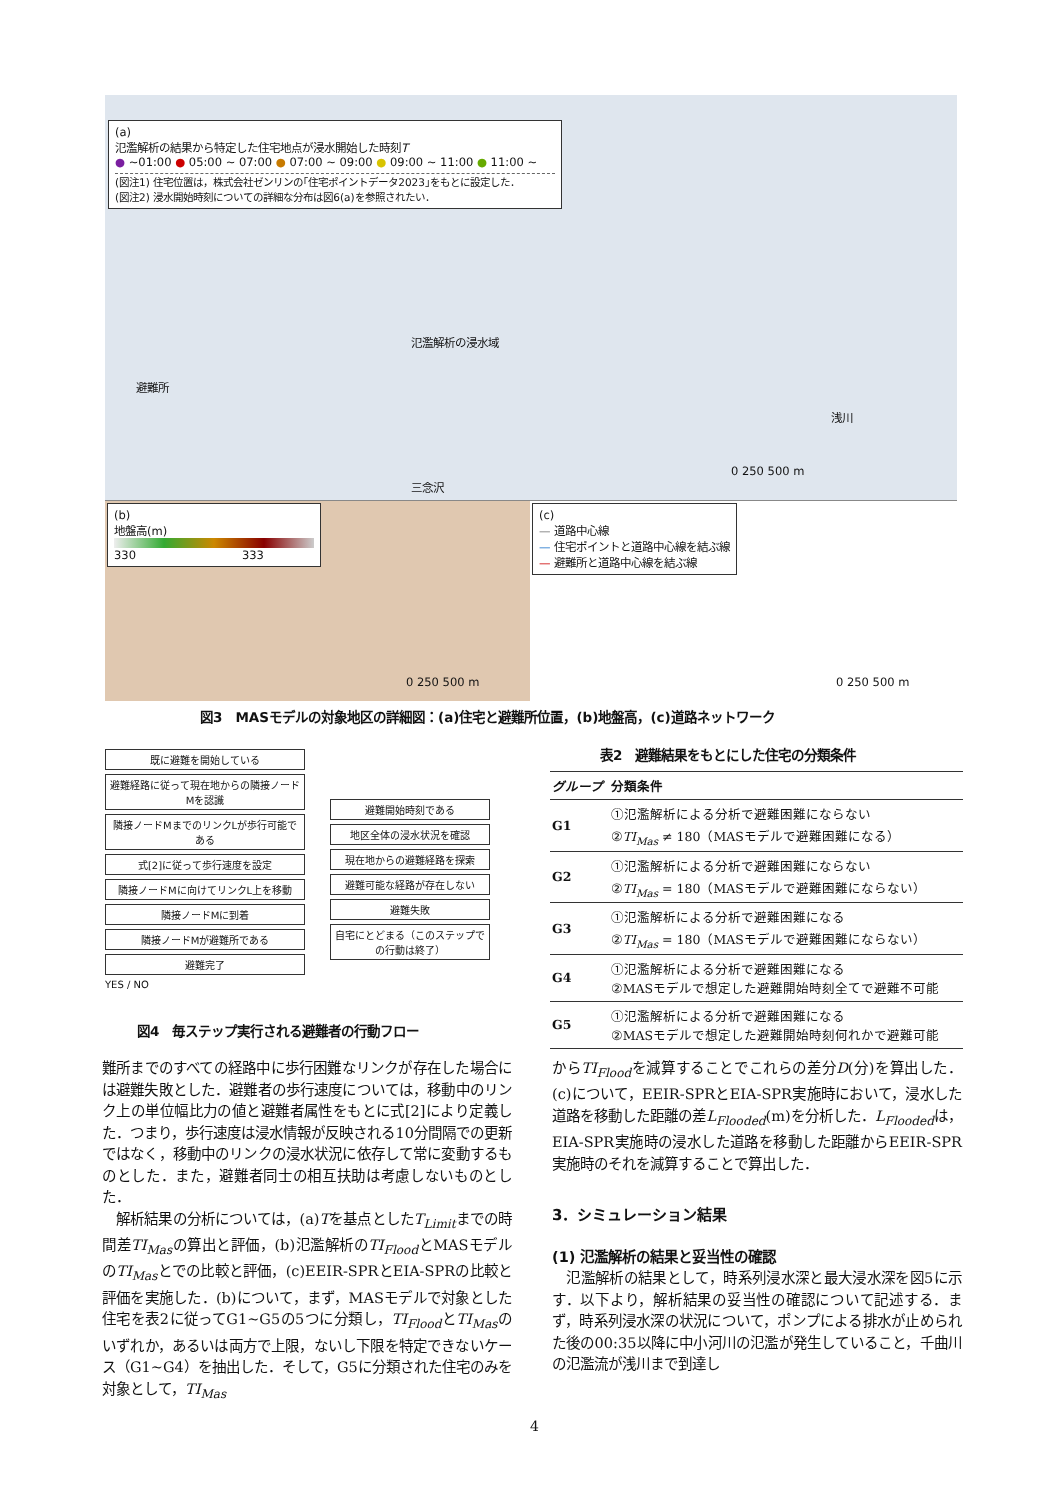(a)
氾濫解析の結果から特定した住宅地点が浸水開始した時刻T
● ~01:00 ● 05:00 ~ 07:00 ● 07:00 ~ 09:00 ● 09:00 ~ 11:00 ● 11:00 ~
(図注1) 住宅位置は，株式会社ゼンリンの｢住宅ポイントデータ2023｣をもとに設定した．
(図注2) 浸水開始時刻についての詳細な分布は図6(a)を参照されたい．
氾濫解析の浸水域
避難所
浅川
三念沢
0 250 500 m
(b)
地盤高(m)
330 333
0 250 500 m
(c)
— 道路中心線
— 住宅ポイントと道路中心線を結ぶ線
— 避難所と道路中心線を結ぶ線
0 250 500 m
図3　MASモデルの対象地区の詳細図：(a)住宅と避難所位置，(b)地盤高，(c)道路ネットワーク
既に避難を開始している
避難経路に従って現在地からの隣接ノードMを認識
隣接ノードMまでのリンクLが歩行可能である
式[2]に従って歩行速度を設定
隣接ノードMに向けてリンクL上を移動
隣接ノードMに到着
隣接ノードMが避難所である
避難完了
避難開始時刻である
地区全体の浸水状況を確認
現在地からの避難経路を探索
避難可能な経路が存在しない
避難失敗
自宅にとどまる（このステップでの行動は終了）
YES / NO
図4　毎ステップ実行される避難者の行動フロー
表2　避難結果をもとにした住宅の分類条件
| グループ | 分類条件 |
| --- | --- |
| G1 | ①氾濫解析による分析で避難困難にならない ② TI<sub>Mas</sub> ≠ 180（MASモデルで避難困難になる） |
| G2 | ①氾濫解析による分析で避難困難にならない ② TI<sub>Mas</sub> = 180（MASモデルで避難困難にならない） |
| G3 | ①氾濫解析による分析で避難困難になる ② TI<sub>Mas</sub> = 180（MASモデルで避難困難にならない） |
| G4 | ①氾濫解析による分析で避難困難になる ②MASモデルで想定した避難開始時刻全てで避難不可能 |
| G5 | ①氾濫解析による分析で避難困難になる ②MASモデルで想定した避難開始時刻何れかで避難可能 |
難所までのすべての経路中に歩行困難なリンクが存在した場合には避難失敗とした．避難者の歩行速度については，移動中のリンク上の単位幅比力の値と避難者属性をもとに式[2]により定義した．つまり，歩行速度は浸水情報が反映される10分間隔での更新ではなく，移動中のリンクの浸水状況に依存して常に変動するものとした．また，避難者同士の相互扶助は考慮しないものとした．
　解析結果の分析については，(a)Tを基点としたT<sub>Limit</sub>までの時間差TI<sub>Mas</sub>の算出と評価，(b)氾濫解析のTI<sub>Flood</sub>とMASモデルのTI<sub>Mas</sub>とでの比較と評価，(c)EEIR-SPRとEIA-SPRの比較と評価を実施した．(b)について，まず，MASモデルで対象とした住宅を表2に従ってG1~G5の5つに分類し，TI<sub>Flood</sub>とTI<sub>Mas</sub>のいずれか，あるいは両方で上限，ないし下限を特定できないケース（G1~G4）を抽出した．そして，G5に分類された住宅のみを対象として，TI<sub>Mas</sub>
からTI<sub>Flood</sub>を減算することでこれらの差分D(分)を算出した．(c)について，EEIR-SPRとEIA-SPR実施時において，浸水した道路を移動した距離の差L<sub>Flooded</sub>(m)を分析した．L<sub>Flooded</sub>は，EIA-SPR実施時の浸水した道路を移動した距離からEEIR-SPR実施時のそれを減算することで算出した．
3．シミュレーション結果
(1) 氾濫解析の結果と妥当性の確認
　氾濫解析の結果として，時系列浸水深と最大浸水深を図5に示す．以下より，解析結果の妥当性の確認について記述する．まず，時系列浸水深の状況について，ポンプによる排水が止められた後の00:35以降に中小河川の氾濫が発生していること，千曲川の氾濫流が浅川まで到達し
4